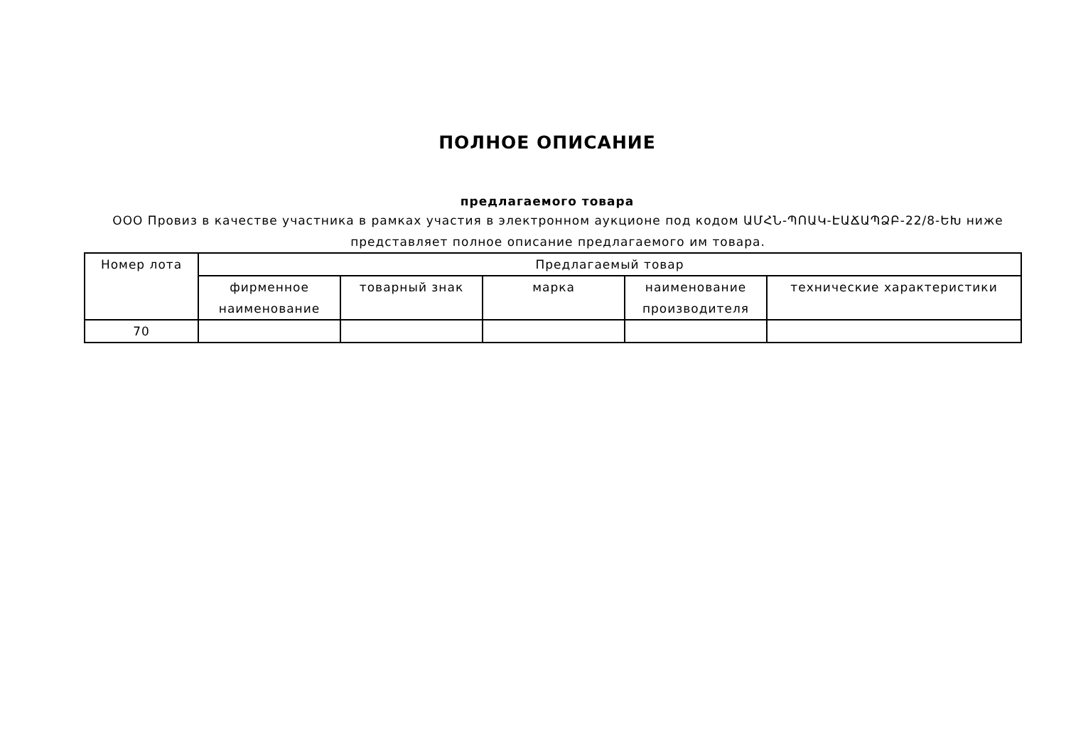ПОЛНОЕ ОПИСАНИЕ
предлагаемого товара
ООО Провиз в качестве участника в рамках участия в электронном аукционе под кодом ԱՄՀՆ-ՊՈԱԿ-ԷԱՃԱՊՁԲ-22/8-ԵԽ ниже представляет полное описание предлагаемого им товара.
| Номер лота | Предлагаемый товар | | | | |
| --- | --- | --- | --- | --- | --- |
| | фирменное наименование | товарный знак | марка | наименование производителя | технические характеристики |
| 70 | | | | | |